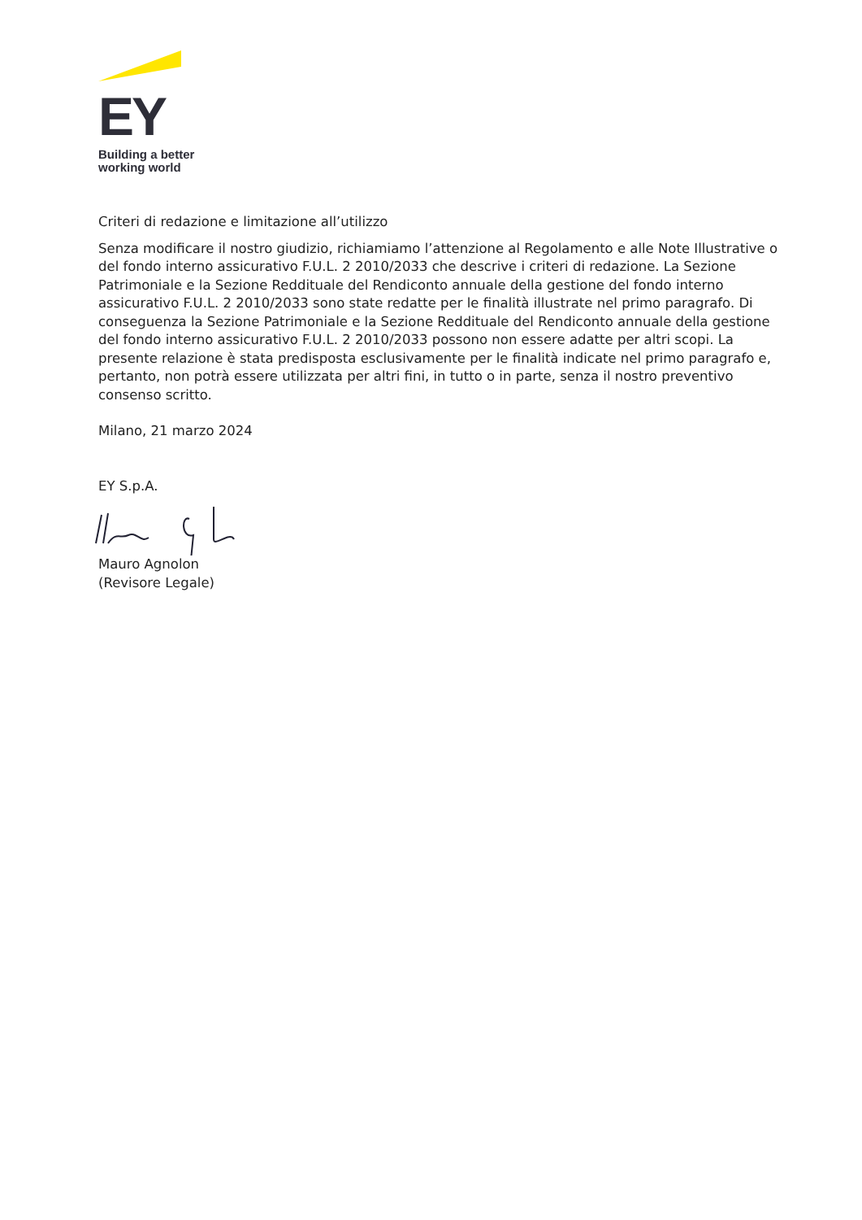EY
Building a better
working world
Criteri di redazione e limitazione all’utilizzo
Senza modificare il nostro giudizio, richiamiamo l’attenzione al Regolamento e alle Note Illustrative o del fondo interno assicurativo F.U.L. 2 2010/2033 che descrive i criteri di redazione. La Sezione Patrimoniale e la Sezione Reddituale del Rendiconto annuale della gestione del fondo interno assicurativo F.U.L. 2 2010/2033 sono state redatte per le finalità illustrate nel primo paragrafo. Di conseguenza la Sezione Patrimoniale e la Sezione Reddituale del Rendiconto annuale della gestione del fondo interno assicurativo F.U.L. 2 2010/2033 possono non essere adatte per altri scopi. La presente relazione è stata predisposta esclusivamente per le finalità indicate nel primo paragrafo e, pertanto, non potrà essere utilizzata per altri fini, in tutto o in parte, senza il nostro preventivo consenso scritto.
Milano, 21 marzo 2024
EY S.p.A.
Mauro Agnolon
(Revisore Legale)